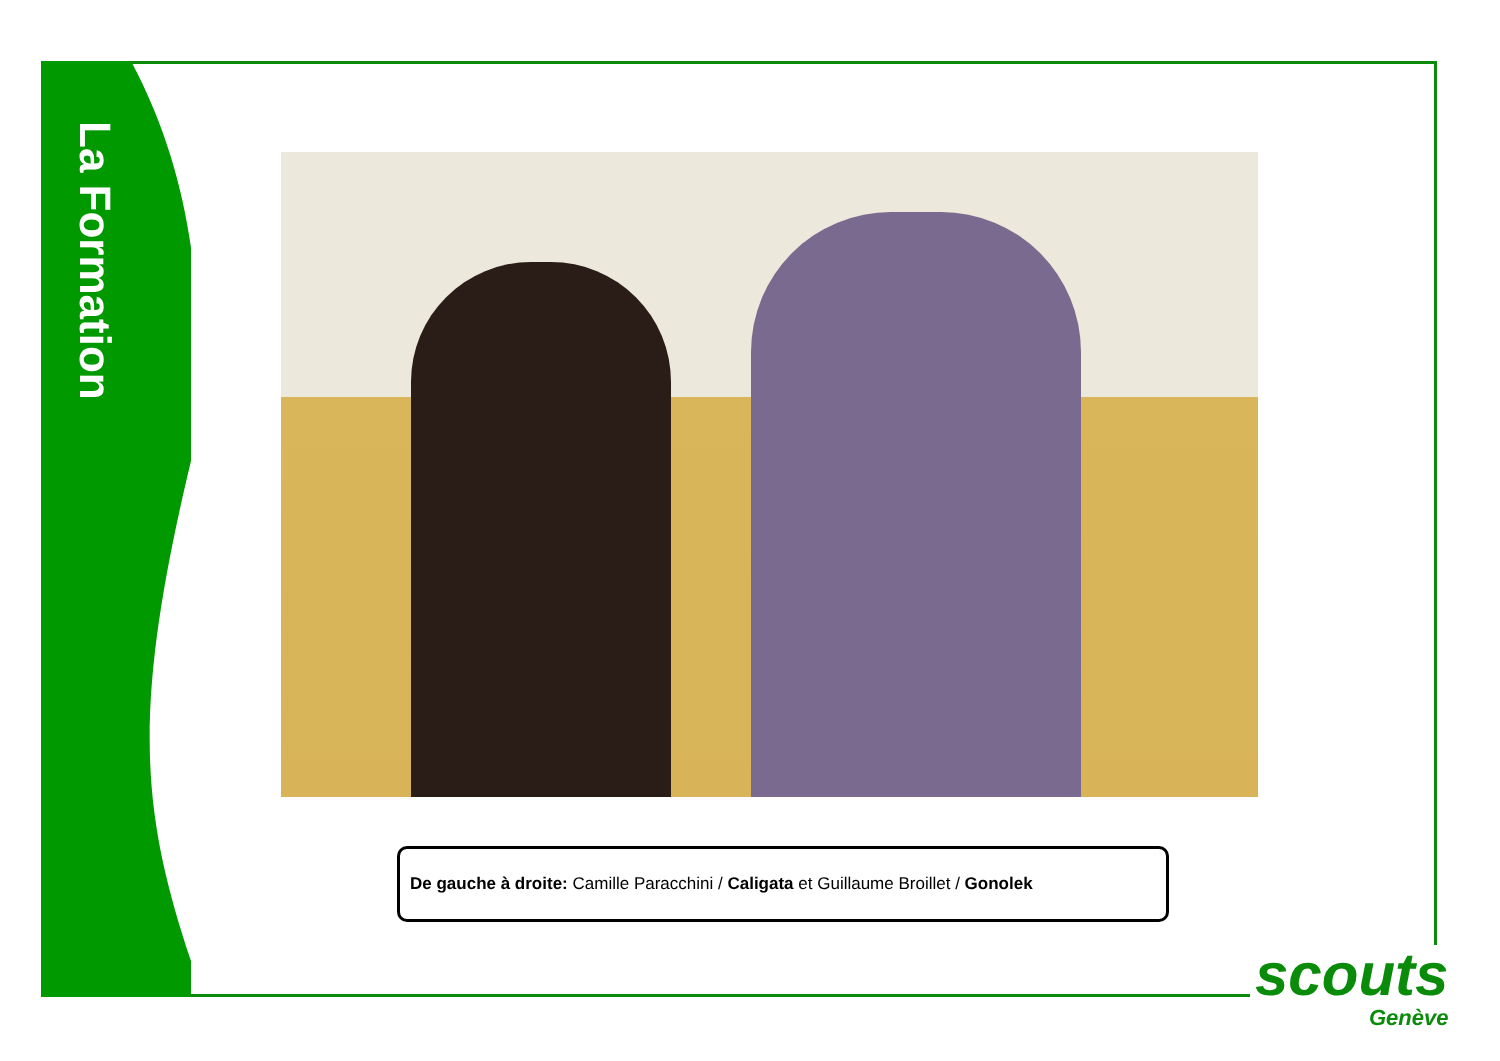La Formation
De gauche à droite: Camille Paracchini / Caligata et Guillaume Broillet / Gonolek
scouts
Genève